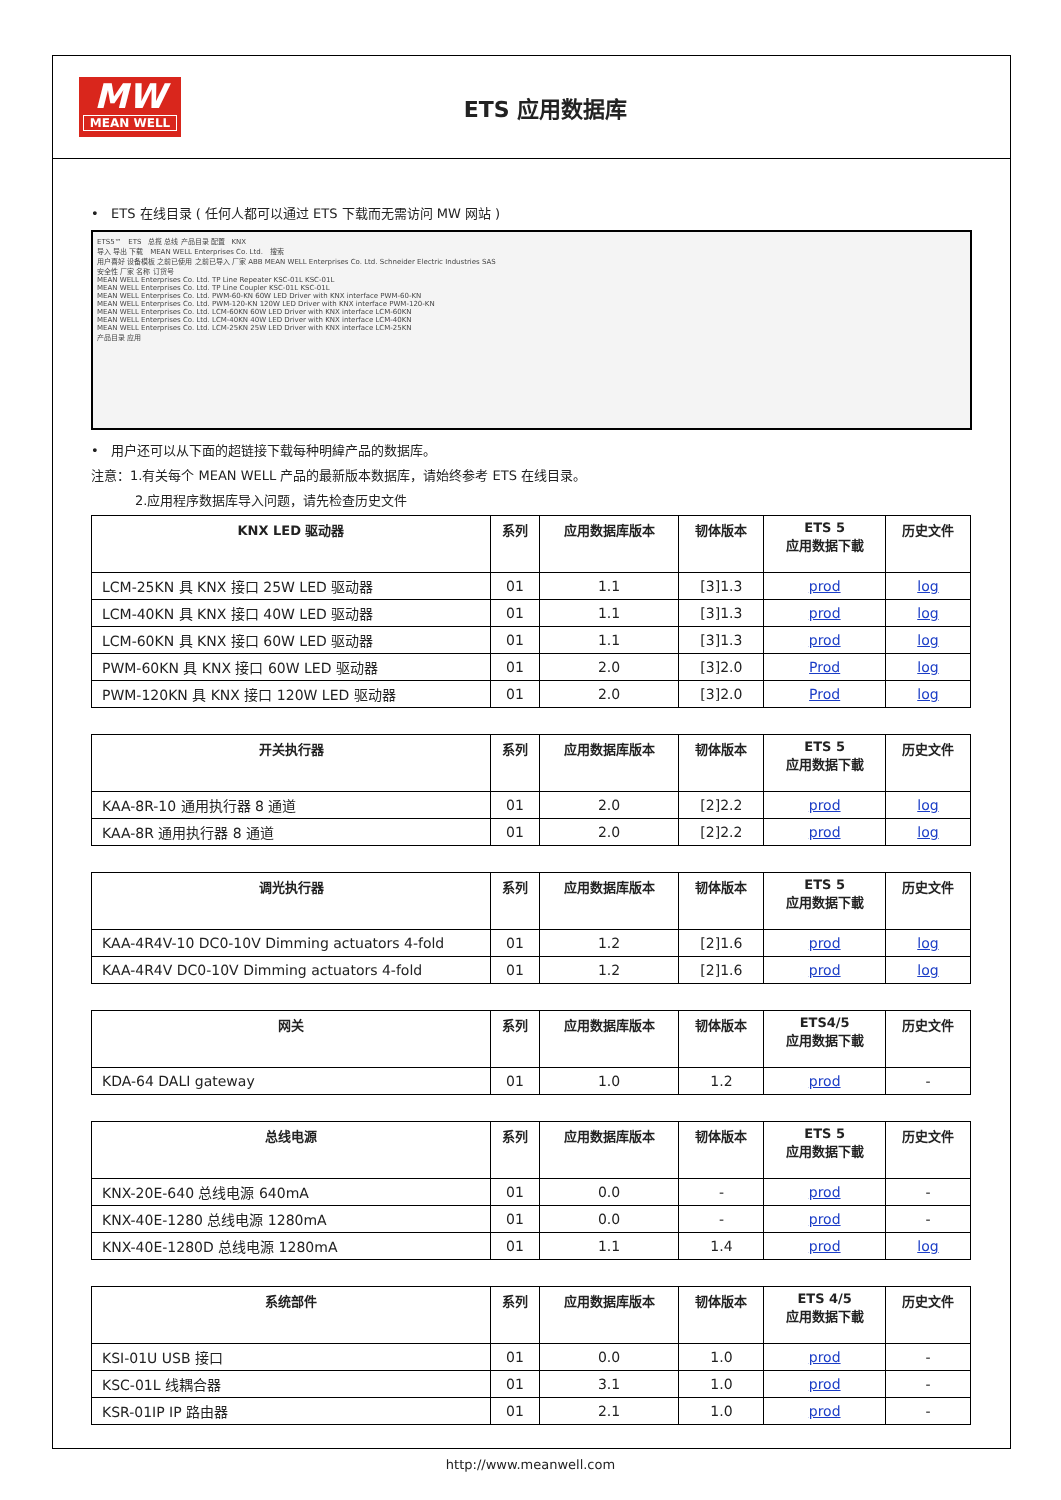MW
MEAN WELL
ETS 应用数据库
• ETS 在线目录 ( 任何人都可以通过 ETS 下载而无需访问 MW 网站 )
ETS5™ ETS 总揽 总线 产品目录 配置 KNX
导入 导出 下载 MEAN WELL Enterprises Co. Ltd. 搜索
用户喜好 设备模板 之前已使用 之前已导入 厂家 ABB MEAN WELL Enterprises Co. Ltd. Schneider Electric Industries SAS
安全性 厂家 名称 订货号
MEAN WELL Enterprises Co. Ltd. TP Line Repeater KSC-01L KSC-01L
MEAN WELL Enterprises Co. Ltd. TP Line Coupler KSC-01L KSC-01L
MEAN WELL Enterprises Co. Ltd. PWM-60-KN 60W LED Driver with KNX interface PWM-60-KN
MEAN WELL Enterprises Co. Ltd. PWM-120-KN 120W LED Driver with KNX interface PWM-120-KN
MEAN WELL Enterprises Co. Ltd. LCM-60KN 60W LED Driver with KNX interface LCM-60KN
MEAN WELL Enterprises Co. Ltd. LCM-40KN 40W LED Driver with KNX interface LCM-40KN
MEAN WELL Enterprises Co. Ltd. LCM-25KN 25W LED Driver with KNX interface LCM-25KN
产品目录 应用
• 用户还可以从下面的超链接下载每种明緯产品的数据库。
注意：1.有关每个 MEAN WELL 产品的最新版本数据库，请始终参考 ETS 在线目录。
2.应用程序数据库导入问题，请先检查历史文件
| KNX LED 驱动器 | 系列 | 应用数据库版本 | 韧体版本 | ETS 5 应用数据下載 | 历史文件 |
| --- | --- | --- | --- | --- | --- |
| LCM-25KN 具 KNX 接口 25W LED 驱动器 | 01 | 1.1 | [3]1.3 | prod | log |
| LCM-40KN 具 KNX 接口 40W LED 驱动器 | 01 | 1.1 | [3]1.3 | prod | log |
| LCM-60KN 具 KNX 接口 60W LED 驱动器 | 01 | 1.1 | [3]1.3 | prod | log |
| PWM-60KN 具 KNX 接口 60W LED 驱动器 | 01 | 2.0 | [3]2.0 | Prod | log |
| PWM-120KN 具 KNX 接口 120W LED 驱动器 | 01 | 2.0 | [3]2.0 | Prod | log |
| 开关执行器 | 系列 | 应用数据库版本 | 韧体版本 | ETS 5 应用数据下載 | 历史文件 |
| --- | --- | --- | --- | --- | --- |
| KAA-8R-10 通用执行器 8 通道 | 01 | 2.0 | [2]2.2 | prod | log |
| KAA-8R 通用执行器 8 通道 | 01 | 2.0 | [2]2.2 | prod | log |
| 调光执行器 | 系列 | 应用数据库版本 | 韧体版本 | ETS 5 应用数据下載 | 历史文件 |
| --- | --- | --- | --- | --- | --- |
| KAA-4R4V-10 DC0-10V Dimming actuators 4-fold | 01 | 1.2 | [2]1.6 | prod | log |
| KAA-4R4V DC0-10V Dimming actuators 4-fold | 01 | 1.2 | [2]1.6 | prod | log |
| 网关 | 系列 | 应用数据库版本 | 韧体版本 | ETS4/5 应用数据下載 | 历史文件 |
| --- | --- | --- | --- | --- | --- |
| KDA-64 DALI gateway | 01 | 1.0 | 1.2 | prod | - |
| 总线电源 | 系列 | 应用数据库版本 | 韧体版本 | ETS 5 应用数据下載 | 历史文件 |
| --- | --- | --- | --- | --- | --- |
| KNX-20E-640 总线电源 640mA | 01 | 0.0 | - | prod | - |
| KNX-40E-1280 总线电源 1280mA | 01 | 0.0 | - | prod | - |
| KNX-40E-1280D 总线电源 1280mA | 01 | 1.1 | 1.4 | prod | log |
| 系统部件 | 系列 | 应用数据库版本 | 韧体版本 | ETS 4/5 应用数据下載 | 历史文件 |
| --- | --- | --- | --- | --- | --- |
| KSI-01U USB 接口 | 01 | 0.0 | 1.0 | prod | - |
| KSC-01L 线耦合器 | 01 | 3.1 | 1.0 | prod | - |
| KSR-01IP IP 路由器 | 01 | 2.1 | 1.0 | prod | - |
http://www.meanwell.com